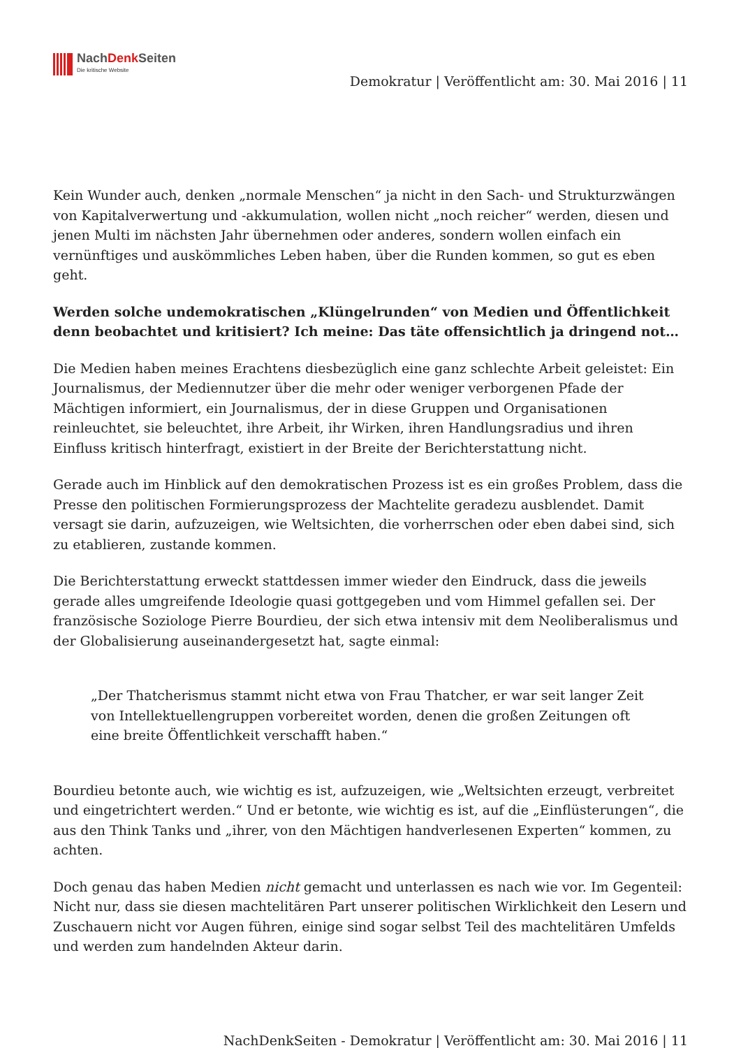NachDenk Seiten
Die kritische Website
Demokratur | Veröffentlicht am: 30. Mai 2016 | 11
Kein Wunder auch, denken „normale Menschen“ ja nicht in den Sach- und Strukturzwängen von Kapitalverwertung und -akkumulation, wollen nicht „noch reicher“ werden, diesen und jenen Multi im nächsten Jahr übernehmen oder anderes, sondern wollen einfach ein vernünftiges und auskömmliches Leben haben, über die Runden kommen, so gut es eben geht.
Werden solche undemokratischen „Klüngelrunden“ von Medien und Öffentlichkeit denn beobachtet und kritisiert? Ich meine: Das täte offensichtlich ja dringend not…
Die Medien haben meines Erachtens diesbezüglich eine ganz schlechte Arbeit geleistet: Ein Journalismus, der Mediennutzer über die mehr oder weniger verborgenen Pfade der Mächtigen informiert, ein Journalismus, der in diese Gruppen und Organisationen reinleuchtet, sie beleuchtet, ihre Arbeit, ihr Wirken, ihren Handlungsradius und ihren Einfluss kritisch hinterfragt, existiert in der Breite der Berichterstattung nicht.
Gerade auch im Hinblick auf den demokratischen Prozess ist es ein großes Problem, dass die Presse den politischen Formierungsprozess der Machtelite geradezu ausblendet. Damit versagt sie darin, aufzuzeigen, wie Weltsichten, die vorherrschen oder eben dabei sind, sich zu etablieren, zustande kommen.
Die Berichterstattung erweckt stattdessen immer wieder den Eindruck, dass die jeweils gerade alles umgreifende Ideologie quasi gottgegeben und vom Himmel gefallen sei. Der französische Soziologe Pierre Bourdieu, der sich etwa intensiv mit dem Neoliberalismus und der Globalisierung auseinandergesetzt hat, sagte einmal:
„Der Thatcherismus stammt nicht etwa von Frau Thatcher, er war seit langer Zeit von Intellektuellengruppen vorbereitet worden, denen die großen Zeitungen oft eine breite Öffentlichkeit verschafft haben.“
Bourdieu betonte auch, wie wichtig es ist, aufzuzeigen, wie „Weltsichten erzeugt, verbreitet und eingetrichtert werden.“ Und er betonte, wie wichtig es ist, auf die „Einflüsterungen“, die aus den Think Tanks und „ihrer, von den Mächtigen handverlesenen Experten“ kommen, zu achten.
Doch genau das haben Medien nicht gemacht und unterlassen es nach wie vor. Im Gegenteil: Nicht nur, dass sie diesen machtelitären Part unserer politischen Wirklichkeit den Lesern und Zuschauern nicht vor Augen führen, einige sind sogar selbst Teil des machtelitären Umfelds und werden zum handelnden Akteur darin.
NachDenkSeiten - Demokratur | Veröffentlicht am: 30. Mai 2016 | 11